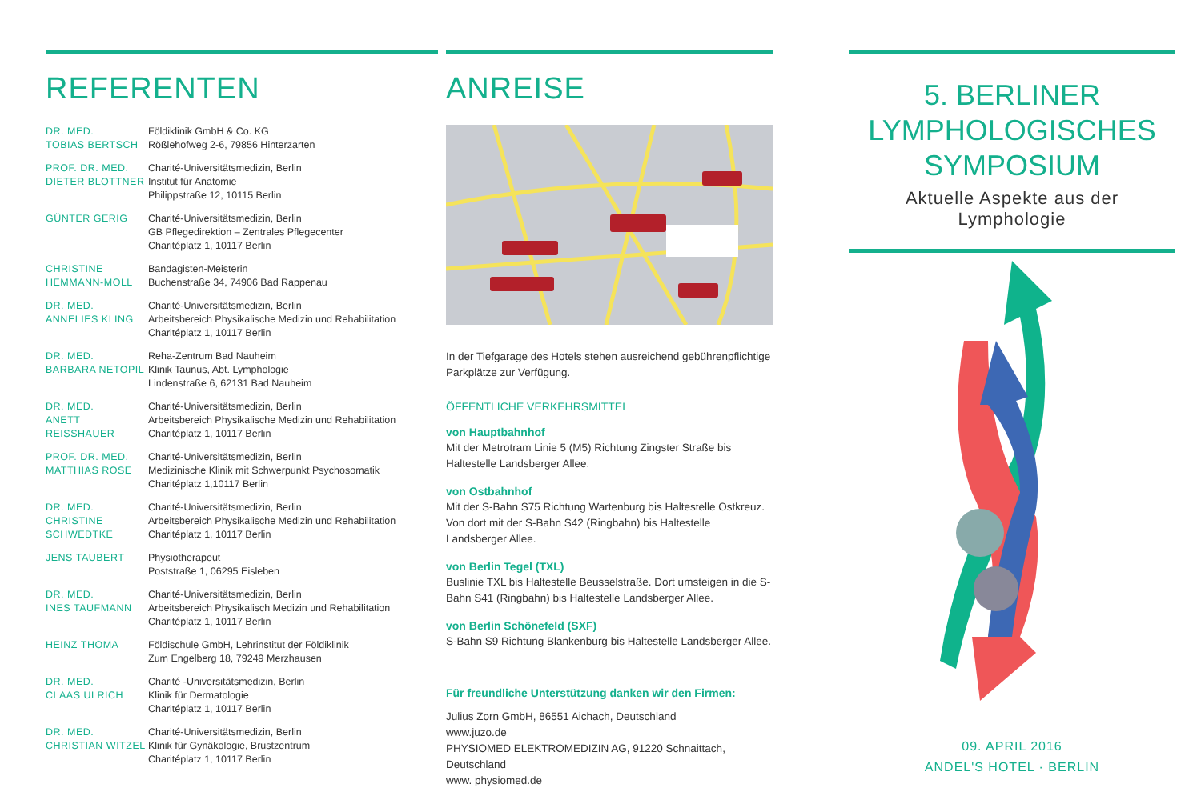REFERENTEN
DR. MED.
TOBIAS BERTSCH
Földiklinik GmbH & Co. KG
Rößlehofweg 2-6, 79856 Hinterzarten
PROF. DR. MED.
DIETER BLOTTNER
Charité-Universitätsmedizin, Berlin
Institut für Anatomie
Philippstraße 12, 10115 Berlin
GÜNTER GERIG Charité-Universitätsmedizin, Berlin
GB Pflegedirektion – Zentrales Pflegecenter
Charitéplatz 1, 10117 Berlin
CHRISTINE
HEMMANN-MOLL
Bandagisten-Meisterin
Buchenstraße 34, 74906 Bad Rappenau
DR. MED.
ANNELIES KLING
Charité-Universitätsmedizin, Berlin
Arbeitsbereich Physikalische Medizin und Rehabilitation
Charitéplatz 1, 10117 Berlin
DR. MED.
BARBARA NETOPIL
Reha-Zentrum Bad Nauheim
Klinik Taunus, Abt. Lymphologie
Lindenstraße 6, 62131 Bad Nauheim
DR. MED.
ANETT REISSHAUER
Charité-Universitätsmedizin, Berlin
Arbeitsbereich Physikalische Medizin und Rehabilitation
Charitéplatz 1, 10117 Berlin
PROF. DR. MED.
MATTHIAS ROSE
Charité-Universitätsmedizin, Berlin
Medizinische Klinik mit Schwerpunkt Psychosomatik
Charitéplatz 1,10117 Berlin
DR. MED.
CHRISTINE
SCHWEDTKE
Charité-Universitätsmedizin, Berlin
Arbeitsbereich Physikalische Medizin und Rehabilitation
Charitéplatz 1, 10117 Berlin
JENS TAUBERT Physiotherapeut
Poststraße 1, 06295 Eisleben
DR. MED.
INES TAUFMANN
Charité-Universitätsmedizin, Berlin
Arbeitsbereich Physikalisch Medizin und Rehabilitation
Charitéplatz 1, 10117 Berlin
HEINZ THOMA Földischule GmbH, Lehrinstitut der Földiklinik
Zum Engelberg 18, 79249 Merzhausen
DR. MED.
CLAAS ULRICH
Charité -Universitätsmedizin, Berlin
Klinik für Dermatologie
Charitéplatz 1, 10117 Berlin
DR. MED.
CHRISTIAN WITZEL
Charité-Universitätsmedizin, Berlin
Klinik für Gynäkologie, Brustzentrum
Charitéplatz 1, 10117 Berlin
ANREISE
In der Tiefgarage des Hotels stehen ausreichend gebührenpflichtige Parkplätze zur Verfügung.
ÖFFENTLICHE VERKEHRSMITTEL
von Hauptbahnhof
Mit der Metrotram Linie 5 (M5) Richtung Zingster Straße bis Haltestelle Landsberger Allee.
von Ostbahnhof
Mit der S-Bahn S75 Richtung Wartenburg bis Haltestelle Ostkreuz. Von dort mit der S-Bahn S42 (Ringbahn) bis Haltestelle Landsberger Allee.
von Berlin Tegel (TXL)
Buslinie TXL bis Haltestelle Beusselstraße. Dort umsteigen in die S-Bahn S41 (Ringbahn) bis Haltestelle Landsberger Allee.
von Berlin Schönefeld (SXF)
S-Bahn S9 Richtung Blankenburg bis Haltestelle Landsberger Allee.
Für freundliche Unterstützung danken wir den Firmen:
Julius Zorn GmbH, 86551 Aichach, Deutschland
www.juzo.de
PHYSIOMED ELEKTROMEDIZIN AG, 91220 Schnaittach, Deutschland
www. physiomed.de
5. BERLINER
LYMPHOLOGISCHES
SYMPOSIUM
Aktuelle Aspekte aus der Lymphologie
09. APRIL 2016
ANDEL'S HOTEL · BERLIN